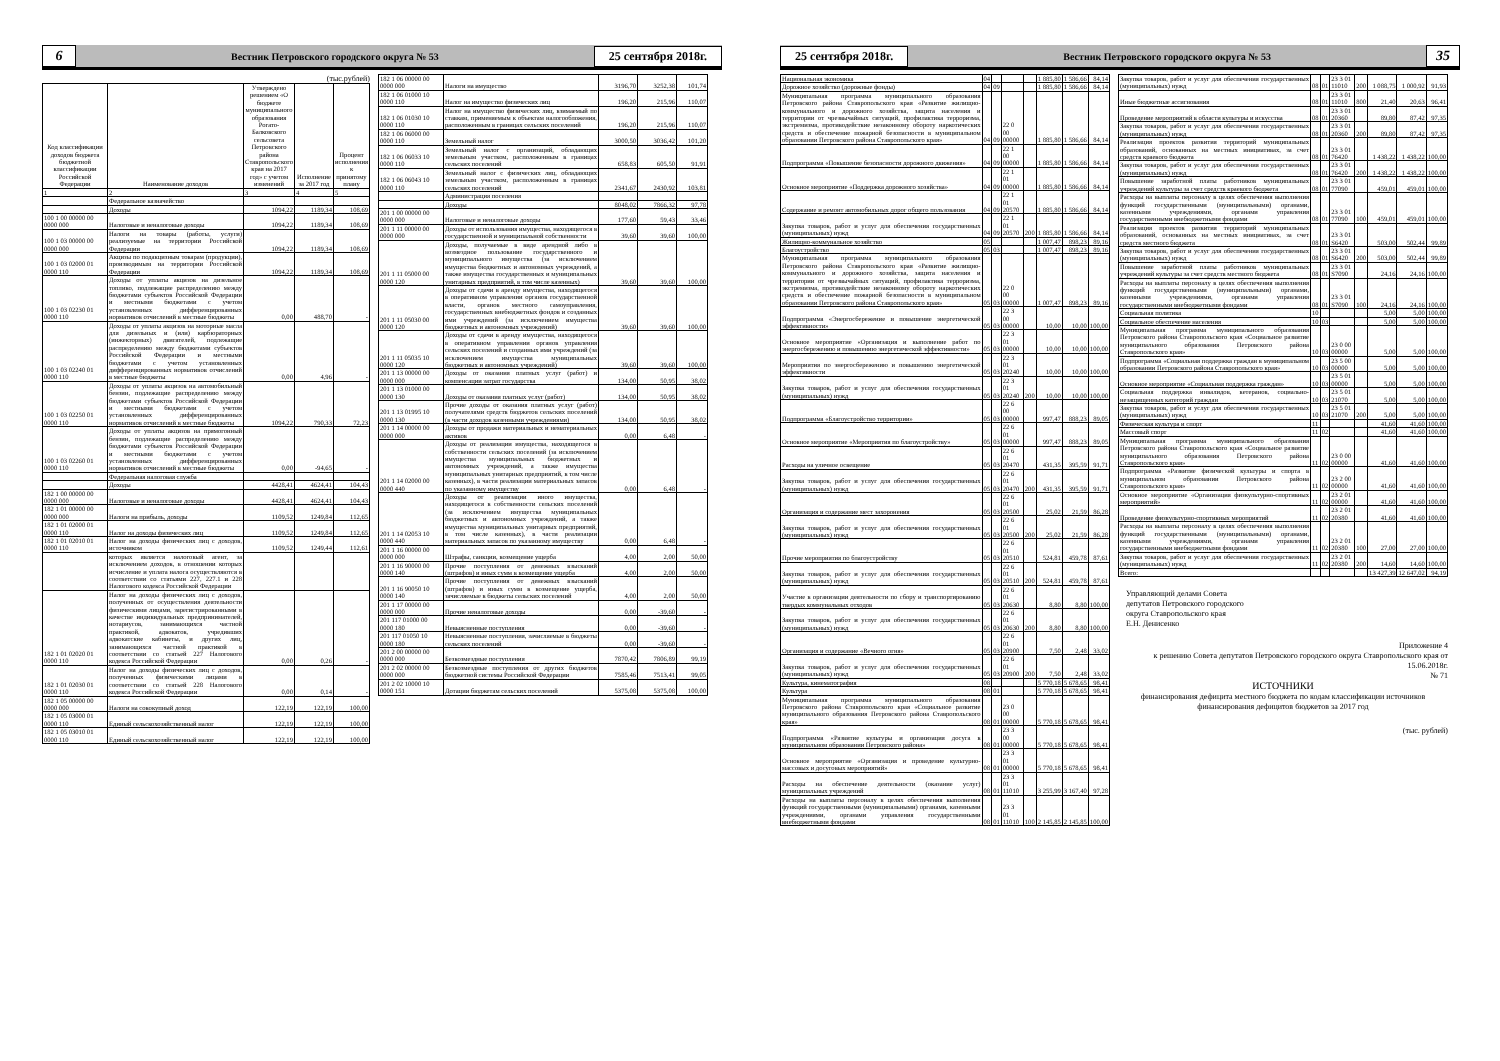6 Вестник Петровского городского округа № 53 25 сентября 2018г.
(тыс.рублей)
| Код классификации доходов бюджета бюджетной классификации Российской Федерации | Наименование доходов | Утверждено решением «О бюджете муниципального образования Рогато-Балковского сельсовета Петровского района Ставропольского края на 2017 год» с учетом изменений | Исполнение за 2017 год | Процент исполнения к принятому плану |
| --- | --- | --- | --- | --- |
| 1 | 2 | 3 | 4 | 5 |
| | Федеральное казначейство | | | |
| | Доходы | 1094,22 | 1189,34 | 108,69 |
| 100 1 00 00000 00 0000 000 | Налоговые и неналоговые доходы | 1094,22 | 1189,34 | 108,69 |
| 100 1 03 00000 00 0000 000 | Налоги на товары (работы, услуги) реализуемые на территории Российской Федерации | 1094,22 | 1189,34 | 108,69 |
| 100 1 03 02000 01 0000 110 | Акцизы по подакцизным товарам (продукции), производимым на территории Российской Федерации | 1094,22 | 1189,34 | 108,69 |
| 100 1 03 02230 01 0000 110 | Доходы от уплаты акцизов на дизельное топливо, подлежащие распределению между бюджетами субъектов Российской Федерации и местными бюджетами с учетом установленных дифференцированных нормативов отчислений в местные бюджеты | 0,00 | 488,70 | - |
| 100 1 03 02240 01 0000 110 | Доходы от уплаты акцизов на моторные масла для дизельных и (или) карбюраторных (инжекторных) двигателей, подлежащие распределению между бюджетами субъектов Российской Федерации и местными бюджетами с учетом установленных дифференцированных нормативов отчислений в местные бюджеты | 0,00 | 4,96 | - |
| 100 1 03 02250 01 0000 110 | Доходы от уплаты акцизов на автомобильный бензин, подлежащие распределению между бюджетами субъектов Российской Федерации и местными бюджетами с учетом установленных дифференцированных нормативов отчислений в местные бюджеты | 1094,22 | 790,33 | 72,23 |
| 100 1 03 02260 01 0000 110 | Доходы от уплаты акцизов на прямогонный бензин, подлежащие распределению между бюджетами субъектов Российской Федерации и местными бюджетами с учетом установленных дифференцированных нормативов отчислений в местные бюджеты | 0,00 | -94,65 | - |
| | Федеральная налоговая служба | | | |
| | Доходы | 4428,41 | 4624,41 | 104,43 |
| 182 1 00 00000 00 0000 000 | Налоговые и неналоговые доходы | 4428,41 | 4624,41 | 104,43 |
| 182 1 01 00000 00 0000 000 | Налоги на прибыль, доходы | 1109,52 | 1249,84 | 112,65 |
| 182 1 01 02000 01 0000 110 | Налог на доходы физических лиц | 1109,52 | 1249,84 | 112,65 |
| 182 1 01 02010 01 0000 110 | Налог на доходы физических лиц с доходов, источником | 1109,52 | 1249,44 | 112,61 |
| | которых является налоговый агент, за исключением доходов, в отношении которых исчисление и уплата налога осуществляются в соответствии со статьями 227, 227.1 и 228 Налогового кодекса Российской Федерации | | | |
| 182 1 01 02020 01 0000 110 | Налог на доходы физических лиц с доходов, полученных от осуществления деятельности физическими лицами, зарегистрированными в качестве индивидуальных предпринимателей, нотариусов, занимающихся частной практикой, адвокатов, учредивших адвокатские кабинеты, и других лиц, занимающихся частной практикой в соответствии со статьей 227 Налогового кодекса Российской Федерации | 0,00 | 0,26 | - |
| 182 1 01 02030 01 0000 110 | Налог на доходы физических лиц с доходов, полученных физическими лицами в соответствии со статьей 228 Налогового кодекса Российской Федерации | 0,00 | 0,14 | - |
| 182 1 05 00000 00 0000 000 | Налоги на совокупный доход | 122,19 | 122,19 | 100,00 |
| 182 1 05 03000 01 0000 110 | Единый сельскохозяйственный налог | 122,19 | 122,19 | 100,00 |
| 182 1 05 03010 01 0000 110 | Единый сельскохозяйственный налог | 122,19 | 122,19 | 100,00 |
| 182 1 06 00000 00 0000 000 | Налоги на имущество | 3196,70 | 3252,38 | 101,74 |
| 182 1 06 01000 10 0000 110 | Налог на имущество физических лиц | 196,20 | 215,96 | 110,07 |
| 182 1 06 01030 10 0000 110 | Налог на имущество физических лиц, взимаемый по ставкам, применяемым к объектам налогообложения, расположенным в границах сельских поселений | 196,20 | 215,96 | 110,07 |
| 182 1 06 06000 00 0000 110 | Земельный налог | 3000,50 | 3036,42 | 101,20 |
| 182 1 06 06033 10 0000 110 | Земельный налог с организаций, обладающих земельным участком, расположенным в границах сельских поселений | 658,83 | 605,50 | 91,91 |
| 182 1 06 06043 10 0000 110 | Земельный налог с физических лиц, обладающих земельным участком, расположенным в границах сельских поселений | 2341,67 | 2430,92 | 103,81 |
| | Администрация поселения | | | |
| | Доходы | 8048,02 | 7866,32 | 97,78 |
| 201 1 00 00000 00 0000 000 | Налоговые и неналоговые доходы | 177,60 | 59,43 | 33,46 |
| 201 1 11 00000 00 0000 000 | Доходы от использования имущества, находящегося в государственной и муниципальной собственности | 39,60 | 39,60 | 100,00 |
| 201 1 11 05000 00 0000 120 | Доходы, получаемые в виде арендной либо в возмездное пользование государственного и муниципального имущества (за исключением имущества бюджетных и автономных учреждений, а также имущества государственных и муниципальных унитарных предприятий, в том числе казенных) | 39,60 | 39,60 | 100,00 |
| 201 1 11 05030 00 0000 120 | Доходы от сдачи в аренду имущества, находящегося в оперативном управлении органов государственной власти, органов местного самоуправления, государственных внебюджетных фондов и созданных ими учреждений (за исключением имущества бюджетных и автономных учреждений) | 39,60 | 39,60 | 100,00 |
| 201 1 11 05035 10 0000 120 | Доходы от сдачи в аренду имущества, находящегося в оперативном управлении органов управления сельских поселений и созданных ими учреждений (за исключением имущества муниципальных бюджетных и автономных учреждений) | 39,60 | 39,60 | 100,00 |
| 201 1 13 00000 00 0000 000 | Доходы от оказания платных услуг (работ) и компенсации затрат государства | 134,00 | 50,95 | 38,02 |
| 201 1 13 01000 00 0000 130 | Доходы от оказания платных услуг (работ) | 134,00 | 50,95 | 38,02 |
| 201 1 13 01995 10 0000 130 | Прочие доходы от оказания платных услуг (работ) получателями средств бюджетов сельских поселений (в части доходов казенными учреждениями) | 134,00 | 50,95 | 38,02 |
| 201 1 14 00000 00 0000 000 | Доходы от продажи материальных и нематериальных активов | 0,00 | 6,48 | - |
| 201 1 14 02000 00 0000 440 | Доходы от реализации имущества, находящегося в собственности сельских поселений (за исключением имущества муниципальных бюджетных и автономных учреждений, а также имущества муниципальных унитарных предприятий, в том числе казенных), в части реализации материальных запасов по указанному имуществу | 0,00 | 6,48 | - |
| 201 1 14 02053 10 0000 440 | Доходы от реализации иного имущества, находящегося в собственности сельских поселений (за исключением имущества муниципальных бюджетных и автономных учреждений, а также имущества муниципальных унитарных предприятий, в том числе казенных), в части реализации материальных запасов по указанному имуществу | 0,00 | 6,48 | - |
| 201 1 16 00000 00 0000 000 | Штрафы, санкции, возмещение ущерба | 4,00 | 2,00 | 50,00 |
| 201 1 16 90000 00 0000 140 | Прочие поступления от денежных взысканий (штрафов) и иных сумм в возмещение ущерба | 4,00 | 2,00 | 50,00 |
| 201 1 16 90050 10 0000 140 | Прочие поступления от денежных взысканий (штрафов) и иных сумм в возмещение ущерба, зачисляемые в бюджеты сельских поселений | 4,00 | 2,00 | 50,00 |
| 201 1 17 00000 00 0000 000 | Прочие неналоговые доходы | 0,00 | -39,60 | - |
| 201 117 01000 00 0000 180 | Невыясненные поступления | 0,00 | -39,60 | - |
| 201 117 01050 10 0000 180 | Невыясненные поступления, зачисляемые в бюджеты сельских поселений | 0,00 | -39,60 | - |
| 201 2 00 00000 00 0000 000 | Безвозмездные поступления | 7870,42 | 7806,89 | 99,19 |
| 201 2 02 00000 00 0000 000 | Безвозмездные поступления от других бюджетов бюджетной системы Российской Федерации | 7585,46 | 7513,41 | 99,05 |
| 201 2 02 10000 10 0000 151 | Дотации бюджетам сельских поселений | 5375,08 | 5375,08 | 100,00 |
25 сентября 2018г. Вестник Петровского городского округа № 53 35
| Национальная экономика | 04 | | | | 1 885,80 | 1 586,66 | 84,14 |
| Дорожное хозяйство (дорожные фонды) | 04 | 09 | | | 1 885,80 | 1 586,66 | 84,14 |
| Муниципальная программа муниципального образования Петровского района Ставропольского края «Развитие жилищно-коммунального и дорожного хозяйства, защита населения и территории от чрезвычайных ситуаций, профилактика терроризма, экстремизма, противодействие незаконному обороту наркотических средств и обеспечение пожарной безопасности в муниципальном образовании Петровского района Ставропольского края» | 04 | 09 | 22 0 00 00000 | | 1 885,80 | 1 586,66 | 84,14 |
| Подпрограмма «Повышение безопасности дорожного движения» | 04 | 09 | 22 1 00 00000 | | 1 885,80 | 1 586,66 | 84,14 |
| Основное мероприятие «Поддержка дорожного хозяйства» | 04 | 09 | 22 1 01 00000 | | 1 885,80 | 1 586,66 | 84,14 |
| Содержание и ремонт автомобильных дорог общего пользования | 04 | 09 | 22 1 01 20570 | | 1 885,80 | 1 586,66 | 84,14 |
| Закупка товаров, работ и услуг для обеспечения государственных (муниципальных) нужд | 04 | 09 | 22 1 01 20570 | 200 | 1 885,80 | 1 586,66 | 84,14 |
| Жилищно-коммунальное хозяйство | 05 | | | | 1 007,47 | 898,23 | 89,16 |
| Благоустройство | 05 | 03 | | | 1 007,47 | 898,23 | 89,16 |
| Муниципальная программа муниципального образования Петровского района Ставропольского края «Развитие жилищно-коммунального и дорожного хозяйства, защита населения и территории от чрезвычайных ситуаций, профилактика терроризма, экстремизма, противодействие незаконному обороту наркотических средств и обеспечение пожарной безопасности в муниципальном образовании Петровского района Ставропольского края» | 05 | 03 | 22 0 00 00000 | | 1 007,47 | 898,23 | 89,16 |
| Подпрограмма «Энергосбережение и повышение энергетической эффективности» | 05 | 03 | 22 3 00 00000 | | 10,00 | 10,00 | 100,00 |
| Основное мероприятие «Организация и выполнение работ по энергосбережению и повышению энергетической эффективности» | 05 | 03 | 22 3 01 00000 | | 10,00 | 10,00 | 100,00 |
| Мероприятия по энергосбережению и повышению энергетической эффективности | 05 | 03 | 22 3 01 20240 | | 10,00 | 10,00 | 100,00 |
| Закупка товаров, работ и услуг для обеспечения государственных (муниципальных) нужд | 05 | 03 | 22 3 01 20240 | 200 | 10,00 | 10,00 | 100,00 |
| Подпрограмма «Благоустройство территории» | 05 | 03 | 22 6 00 00000 | | 997,47 | 888,23 | 89,05 |
| Основное мероприятие «Мероприятия по благоустройству» | 05 | 03 | 22 6 01 00000 | | 997,47 | 888,23 | 89,05 |
| Расходы на уличное освещение | 05 | 03 | 22 6 01 20470 | | 431,35 | 395,59 | 91,71 |
| Закупка товаров, работ и услуг для обеспечения государственных (муниципальных) нужд | 05 | 03 | 22 6 01 20470 | 200 | 431,35 | 395,59 | 91,71 |
| Организация и содержание мест захоронения | 05 | 03 | 22 6 01 20500 | | 25,02 | 21,59 | 86,28 |
| Закупка товаров, работ и услуг для обеспечения государственных (муниципальных) нужд | 05 | 03 | 22 6 01 20500 | 200 | 25,02 | 21,59 | 86,28 |
| Прочие мероприятия по благоустройству | 05 | 03 | 22 6 01 20510 | | 524,81 | 459,78 | 87,61 |
| Закупка товаров, работ и услуг для обеспечения государственных (муниципальных) нужд | 05 | 03 | 22 6 01 20510 | 200 | 524,81 | 459,78 | 87,61 |
| Участие в организации деятельности по сбору и транспортированию твердых коммунальных отходов | 05 | 03 | 22 6 01 20630 | | 8,80 | 8,80 | 100,00 |
| Закупка товаров, работ и услуг для обеспечения государственных (муниципальных) нужд | 05 | 03 | 22 6 01 20630 | 200 | 8,80 | 8,80 | 100,00 |
| Организация и содержание «Вечного огня» | 05 | 03 | 22 6 01 20900 | | 7,50 | 2,48 | 33,02 |
| Закупка товаров, работ и услуг для обеспечения государственных (муниципальных) нужд | 05 | 03 | 22 6 01 20900 | 200 | 7,50 | 2,48 | 33,02 |
| Культура, кинематография | 08 | | | | 5 770,18 | 5 678,65 | 98,41 |
| Культура | 08 | 01 | | | 5 770,18 | 5 678,65 | 98,41 |
| Муниципальная программа муниципального образования Петровского района Ставропольского края «Социальное развитие муниципального образования Петровского района Ставропольского края» | 08 | 01 | 23 0 00 00000 | | 5 770,18 | 5 678,65 | 98,41 |
| Подпрограмма «Развитие культуры и организация досуга в муниципальном образовании Петровского района» | 08 | 01 | 23 3 00 00000 | | 5 770,18 | 5 678,65 | 98,41 |
| Основное мероприятие «Организация и проведение культурно-массовых и досуговых мероприятий» | 08 | 01 | 23 3 01 00000 | | 5 770,18 | 5 678,65 | 98,41 |
| Расходы на обеспечение деятельности (оказание услуг) муниципальных учреждений | 08 | 01 | 23 3 01 11010 | | 3 255,99 | 3 167,40 | 97,28 |
| Расходы на выплаты персоналу в целях обеспечения выполнения функций государственными (муниципальными) органами, казенными учреждениями, органами управления государственными внебюджетными фондами | 08 | 01 | 23 3 01 11010 | 100 | 2 145,85 | 2 145,85 | 100,00 |
| Закупка товаров, работ и услуг для обеспечения государственных (муниципальных) нужд | 08 | 01 | 23 3 01 11010 | 200 | 1 088,75 | 1 000,92 | 91,93 |
| Иные бюджетные ассигнования | 08 | 01 | 23 3 01 11010 | 800 | 21,40 | 20,63 | 96,41 |
| Проведение мероприятий в области культуры и искусства | 08 | 01 | 23 3 01 20360 | | 89,80 | 87,42 | 97,35 |
| Закупка товаров, работ и услуг для обеспечения государственных (муниципальных) нужд | 08 | 01 | 23 3 01 20360 | 200 | 89,80 | 87,42 | 97,35 |
| Реализация проектов развития территорий муниципальных образований, основанных на местных инициативах, за счет средств краевого бюджета | 08 | 01 | 23 3 01 76420 | | 1 438,22 | 1 438,22 | 100,00 |
| Закупка товаров, работ и услуг для обеспечения государственных (муниципальных) нужд | 08 | 01 | 23 3 01 76420 | 200 | 1 438,22 | 1 438,22 | 100,00 |
| Повышение заработной платы работников муниципальных учреждений культуры за счет средств краевого бюджета | 08 | 01 | 23 3 01 77090 | | 459,01 | 459,01 | 100,00 |
| Расходы на выплаты персоналу в целях обеспечения выполнения функций государственными (муниципальными) органами, казенными учреждениями, органами управления государственными внебюджетными фондами | 08 | 01 | 23 3 01 77090 | 100 | 459,01 | 459,01 | 100,00 |
| Реализация проектов развития территорий муниципальных образований, основанных на местных инициативах, за счет средств местного бюджета | 08 | 01 | 23 3 01 S6420 | | 503,00 | 502,44 | 99,89 |
| Закупка товаров, работ и услуг для обеспечения государственных (муниципальных) нужд | 08 | 01 | 23 3 01 S6420 | 200 | 503,00 | 502,44 | 99,89 |
| Повышение заработной платы работников муниципальных учреждений культуры за счет средств местного бюджета | 08 | 01 | 23 3 01 S7090 | | 24,16 | 24,16 | 100,00 |
| Расходы на выплаты персоналу в целях обеспечения выполнения функций государственными (муниципальными) органами, казенными учреждениями, органами управления государственными внебюджетными фондами | 08 | 01 | 23 3 01 S7090 | 100 | 24,16 | 24,16 | 100,00 |
| Социальная политика | 10 | | | | 5,00 | 5,00 | 100,00 |
| Социальное обеспечение населения | 10 | 03 | | | 5,00 | 5,00 | 100,00 |
| Муниципальная программа муниципального образования Петровского района Ставропольского края «Социальное развитие муниципального образования Петровского района Ставропольского края» | 10 | 03 | 23 0 00 00000 | | 5,00 | 5,00 | 100,00 |
| Подпрограмма «Социальная поддержка граждан в муниципальном образовании Петровского района Ставропольского края» | 10 | 03 | 23 5 00 00000 | | 5,00 | 5,00 | 100,00 |
| Основное мероприятие «Социальная поддержка граждан» | 10 | 03 | 23 5 01 00000 | | 5,00 | 5,00 | 100,00 |
| Социальная поддержка инвалидов, ветеранов, социально-незащищенных категорий граждан | 10 | 03 | 23 5 01 21070 | | 5,00 | 5,00 | 100,00 |
| Закупка товаров, работ и услуг для обеспечения государственных (муниципальных) нужд | 10 | 03 | 23 5 01 21070 | 200 | 5,00 | 5,00 | 100,00 |
| Физическая культура и спорт | 11 | | | | 41,60 | 41,60 | 100,00 |
| Массовый спорт | 11 | 02 | | | 41,60 | 41,60 | 100,00 |
| Муниципальная программа муниципального образования Петровского района Ставропольского края «Социальное развитие муниципального образования Петровского района Ставропольского края» | 11 | 02 | 23 0 00 00000 | | 41,60 | 41,60 | 100,00 |
| Подпрограмма «Развитие физической культуры и спорта в муниципальном образовании Петровского района Ставропольского края» | 11 | 02 | 23 2 00 00000 | | 41,60 | 41,60 | 100,00 |
| Основное мероприятие «Организация физкультурно-спортивных мероприятий» | 11 | 02 | 23 2 01 00000 | | 41,60 | 41,60 | 100,00 |
| Проведение физкультурно-спортивных мероприятий | 11 | 02 | 23 2 01 20380 | | 41,60 | 41,60 | 100,00 |
| Расходы на выплаты персоналу в целях обеспечения выполнения функций государственными (муниципальными) органами, казенными учреждениями, органами управления государственными внебюджетными фондами | 11 | 02 | 23 2 01 20380 | 100 | 27,00 | 27,00 | 100,00 |
| Закупка товаров, работ и услуг для обеспечения государственных (муниципальных) нужд | 11 | 02 | 23 2 01 20380 | 200 | 14,60 | 14,60 | 100,00 |
| Всего: | | | | | 13 427,39 | 12 647,02 | 94,19 |
Управляющий делами Совета
депутатов Петровского городского
округа Ставропольского края
Е.Н. Денисенко
Приложение 4
к решению Совета депутатов Петровского городского округа Ставропольского края от 15.06.2018г.
№ 71
ИСТОЧНИКИ
финансирования дефицита местного бюджета по кодам классификации источников финансирования дефицитов бюджетов за 2017 год
(тыс. рублей)